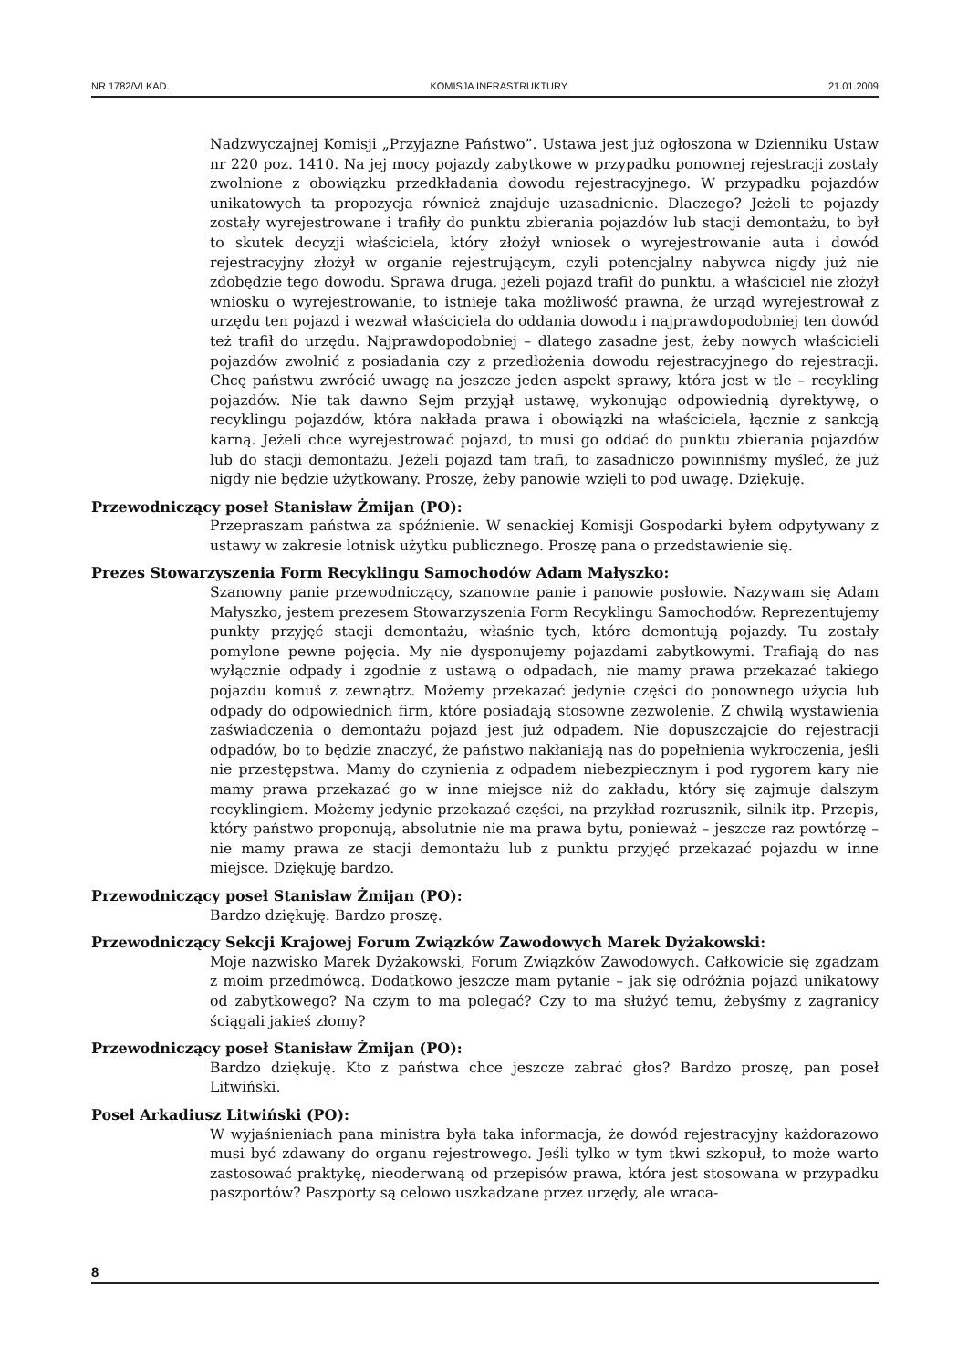NR 1782/VI KAD. KOMISJA INFRASTRUKTURY 21.01.2009
Nadzwyczajnej Komisji „Przyjazne Państwo”. Ustawa jest już ogłoszona w Dzienniku Ustaw nr 220 poz. 1410. Na jej mocy pojazdy zabytkowe w przypadku ponownej rejestracji zostały zwolnione z obowiązku przedkładania dowodu rejestracyjnego. W przypadku pojazdów unikatowych ta propozycja również znajduje uzasadnienie. Dlaczego? Jeżeli te pojazdy zostały wyrejestrowane i trafiły do punktu zbierania pojazdów lub stacji demontażu, to był to skutek decyzji właściciela, który złożył wniosek o wyrejestrowanie auta i dowód rejestracyjny złożył w organie rejestrującym, czyli potencjalny nabywca nigdy już nie zdobędzie tego dowodu. Sprawa druga, jeżeli pojazd trafił do punktu, a właściciel nie złożył wniosku o wyrejestrowanie, to istnieje taka możliwość prawna, że urząd wyrejestrował z urzędu ten pojazd i wezwał właściciela do oddania dowodu i najprawdopodobniej ten dowód też trafił do urzędu. Najprawdopodobniej – dlatego zasadne jest, żeby nowych właścicieli pojazdów zwolnić z posiadania czy z przedłożenia dowodu rejestracyjnego do rejestracji. Chcę państwu zwrócić uwagę na jeszcze jeden aspekt sprawy, która jest w tle – recykling pojazdów. Nie tak dawno Sejm przyjął ustawę, wykonując odpowiednią dyrektywę, o recyklingu pojazdów, która nakłada prawa i obowiązki na właściciela, łącznie z sankcją karną. Jeżeli chce wyrejestrować pojazd, to musi go oddać do punktu zbierania pojazdów lub do stacji demontażu. Jeżeli pojazd tam trafi, to zasadniczo powinniśmy myśleć, że już nigdy nie będzie użytkowany. Proszę, żeby panowie wzięli to pod uwagę. Dziękuję.
Przewodniczący poseł Stanisław Żmijan (PO):
Przepraszam państwa za spóźnienie. W senackiej Komisji Gospodarki byłem odpytywany z ustawy w zakresie lotnisk użytku publicznego. Proszę pana o przedstawienie się.
Prezes Stowarzyszenia Form Recyklingu Samochodów Adam Małyszko:
Szanowny panie przewodniczący, szanowne panie i panowie posłowie. Nazywam się Adam Małyszko, jestem prezesem Stowarzyszenia Form Recyklingu Samochodów. Reprezentujemy punkty przyjęć stacji demontażu, właśnie tych, które demontują pojazdy. Tu zostały pomylone pewne pojęcia. My nie dysponujemy pojazdami zabytkowymi. Trafiają do nas wyłącznie odpady i zgodnie z ustawą o odpadach, nie mamy prawa przekazać takiego pojazdu komuś z zewnątrz. Możemy przekazać jedynie części do ponownego użycia lub odpady do odpowiednich firm, które posiadają stosowne zezwolenie. Z chwilą wystawienia zaświadczenia o demontażu pojazd jest już odpadem. Nie dopuszczajcie do rejestracji odpadów, bo to będzie znaczyć, że państwo nakłaniają nas do popełnienia wykroczenia, jeśli nie przestępstwa. Mamy do czynienia z odpadem niebezpiecznym i pod rygorem kary nie mamy prawa przekazać go w inne miejsce niż do zakładu, który się zajmuje dalszym recyklingiem. Możemy jedynie przekazać części, na przykład rozrusznik, silnik itp. Przepis, który państwo proponują, absolutnie nie ma prawa bytu, ponieważ – jeszcze raz powtórzę – nie mamy prawa ze stacji demontażu lub z punktu przyjęć przekazać pojazdu w inne miejsce. Dziękuję bardzo.
Przewodniczący poseł Stanisław Żmijan (PO):
Bardzo dziękuję. Bardzo proszę.
Przewodniczący Sekcji Krajowej Forum Związków Zawodowych Marek Dyżakowski:
Moje nazwisko Marek Dyżakowski, Forum Związków Zawodowych. Całkowicie się zgadzam z moim przedmówcą. Dodatkowo jeszcze mam pytanie – jak się odróżnia pojazd unikatowy od zabytkowego? Na czym to ma polegać? Czy to ma służyć temu, żebyśmy z zagranicy ściągali jakieś złomy?
Przewodniczący poseł Stanisław Żmijan (PO):
Bardzo dziękuję. Kto z państwa chce jeszcze zabrać głos? Bardzo proszę, pan poseł Litwiński.
Poseł Arkadiusz Litwiński (PO):
W wyjaśnieniach pana ministra była taka informacja, że dowód rejestracyjny każdorazowo musi być zdawany do organu rejestrowego. Jeśli tylko w tym tkwi szkopuł, to może warto zastosować praktykę, nieoderwaną od przepisów prawa, która jest stosowana w przypadku paszportów? Paszporty są celowo uszkadzane przez urzędy, ale wraca-
8